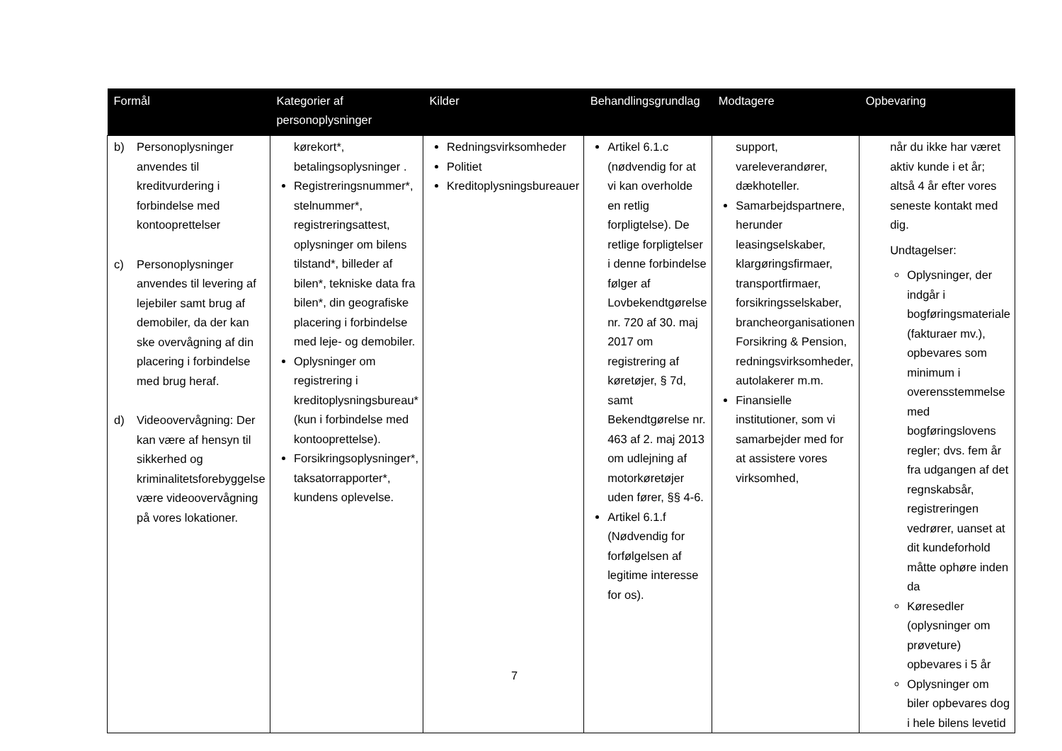| Formål | Kategorier af personoplysninger | Kilder | Behandlingsgrundlag | Modtagere | Opbevaring |
| --- | --- | --- | --- | --- | --- |
| b) Personoplysninger anvendes til kreditvurdering i forbindelse med kontooprettelser c) Personoplysninger anvendes til levering af lejebiler samt brug af demobiler, da der kan ske overvågning af din placering i forbindelse med brug heraf. d) Videoovervågning: Der kan være af hensyn til sikkerhed og kriminalitetsforebyggelse være videoovervågning på vores lokationer. | kørekort*, betalingsoplysninger . Registreringsnummer*, stelnummer*, registreringsattest, oplysninger om bilens tilstand*, billeder af bilen*, tekniske data fra bilen*, din geografiske placering i forbindelse med leje- og demobiler. Oplysninger om registrering i kreditoplysningsbureau* (kun i forbindelse med kontooprettelse). Forsikringsoplysninger*, taksatorrapporter*, kundens oplevelse. | Redningsvirksomheder Politiet Kreditoplysningsbureauer | Artikel 6.1.c (nødvendig for at vi kan overholde en retlig forpligtelse). De retlige forpligtelser i denne forbindelse følger af Lovbekendtgørelse nr. 720 af 30. maj 2017 om registrering af køretøjer, § 7d, samt Bekendtgørelse nr. 463 af 2. maj 2013 om udlejning af motorkøretøjer uden fører, §§ 4-6. Artikel 6.1.f (Nødvendig for forfølgelsen af legitime interesse for os). | support, vareleverandører, dækhoteller. Samarbejdspartnere, herunder leasingselskaber, klargøringsfirmaer, transportfirmaer, forsikringsselskaber, brancheorganisationen Forsikring & Pension, redningsvirksomheder, autolakerer m.m. Finansielle institutioner, som vi samarbejder med for at assistere vores virksomhed, | når du ikke har været aktiv kunde i et år; altså 4 år efter vores seneste kontakt med dig. Undtagelser: Oplysninger, der indgår i bogføringsmateriale (fakturaer mv.), opbevares som minimum i overensstemmelse med bogføringslovens regler; dvs. fem år fra udgangen af det regnskabsår, registreringen vedrører, uanset at dit kundeforhold måtte ophøre inden da Køresedler (oplysninger om prøveture) opbevares i 5 år Oplysninger om biler opbevares dog i hele bilens levetid |
7